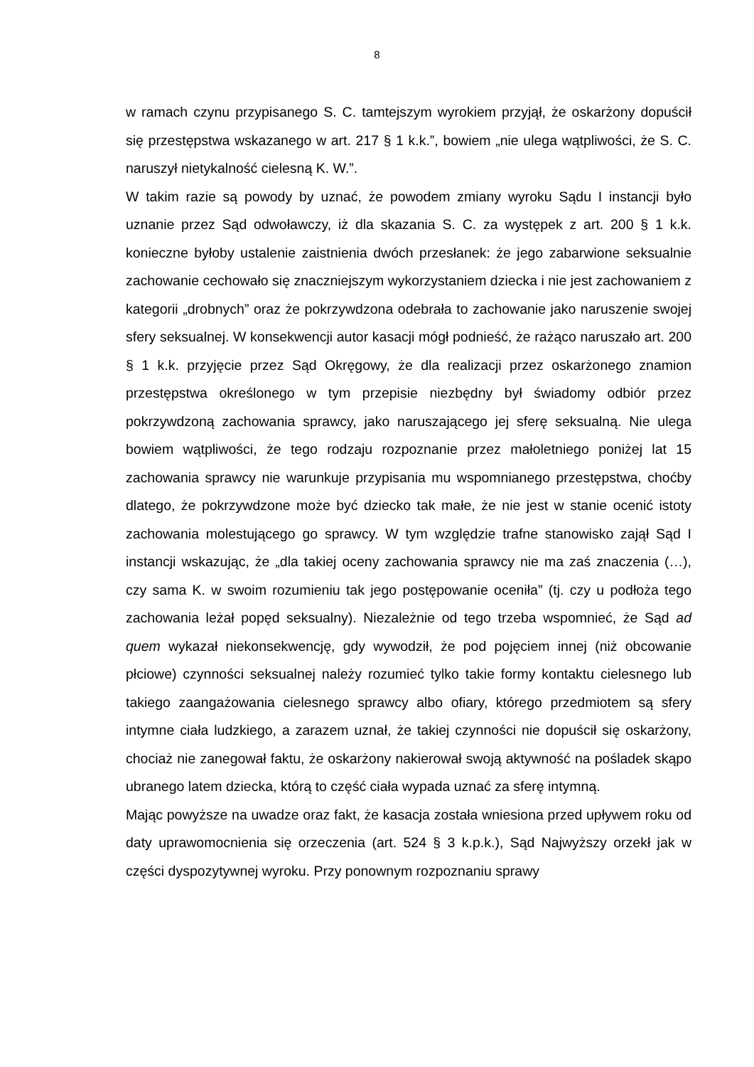8
w ramach czynu przypisanego S. C. tamtejszym wyrokiem przyjął, że oskarżony dopuścił się przestępstwa wskazanego w art. 217 § 1 k.k.”, bowiem „nie ulega wątpliwości, że S. C. naruszył nietykalność cielesną K. W.”.
W takim razie są powody by uznać, że powodem zmiany wyroku Sądu I instancji było uznanie przez Sąd odwoławczy, iż dla skazania S. C. za występek z art. 200 § 1 k.k. konieczne byłoby ustalenie zaistnienia dwóch przesłanek: że jego zabarwione seksualnie zachowanie cechowało się znaczniejszym wykorzystaniem dziecka i nie jest zachowaniem z kategorii „drobnych” oraz że pokrzywdzona odebrała to zachowanie jako naruszenie swojej sfery seksualnej. W konsekwencji autor kasacji mógł podnieść, że rażąco naruszało art. 200 § 1 k.k. przyjęcie przez Sąd Okręgowy, że dla realizacji przez oskarżonego znamion przestępstwa określonego w tym przepisie niezbędny był świadomy odbiór przez pokrzywdzoną zachowania sprawcy, jako naruszającego jej sferę seksualną. Nie ulega bowiem wątpliwości, że tego rodzaju rozpoznanie przez małoletniego poniżej lat 15 zachowania sprawcy nie warunkuje przypisania mu wspomnianego przestępstwa, choćby dlatego, że pokrzywdzone może być dziecko tak małe, że nie jest w stanie ocenić istoty zachowania molestującego go sprawcy. W tym względzie trafne stanowisko zajął Sąd I instancji wskazując, że „dla takiej oceny zachowania sprawcy nie ma zaś znaczenia (…), czy sama K. w swoim rozumieniu tak jego postępowanie oceniła” (tj. czy u podłoża tego zachowania leżał popęd seksualny). Niezależnie od tego trzeba wspomnieć, że Sąd ad quem wykazał niekonsekwencję, gdy wywodził, że pod pojęciem innej (niż obcowanie płciowe) czynności seksualnej należy rozumieć tylko takie formy kontaktu cielesnego lub takiego zaangażowania cielesnego sprawcy albo ofiary, którego przedmiotem są sfery intymne ciała ludzkiego, a zarazem uznał, że takiej czynności nie dopuścił się oskarżony, chociaż nie zanegował faktu, że oskarżony nakierował swoją aktywność na pośladek skąpo ubranego latem dziecka, którą to część ciała wypada uznać za sferę intymną.
Mając powyższe na uwadze oraz fakt, że kasacja została wniesiona przed upływem roku od daty uprawomocnienia się orzeczenia (art. 524 § 3 k.p.k.), Sąd Najwyższy orzekł jak w części dyspozytywnej wyroku. Przy ponownym rozpoznaniu sprawy